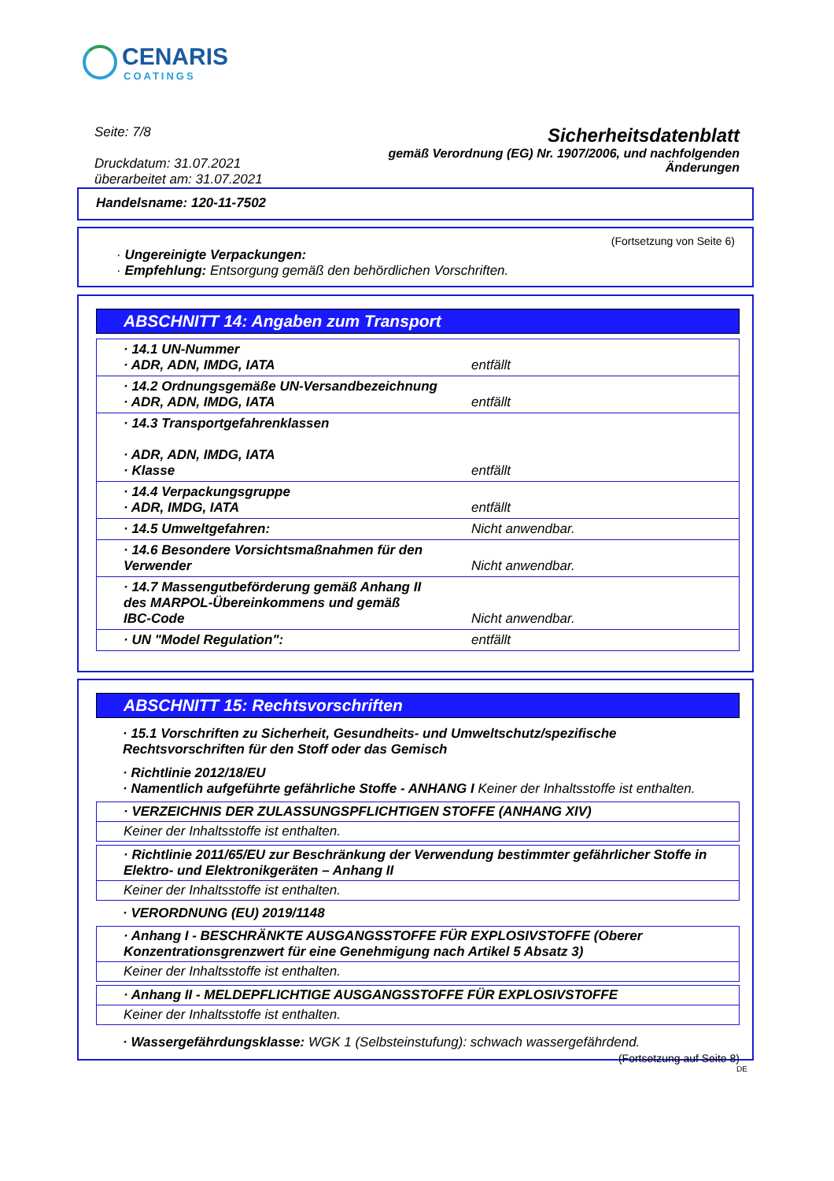CENARIS
COATINGS
Seite: 7/8
Druckdatum: 31.07.2021
überarbeitet am: 31.07.2021
Sicherheitsdatenblatt
gemäß Verordnung (EG) Nr. 1907/2006, und nachfolgenden
Änderungen
Handelsname: 120-11-7502
(Fortsetzung von Seite 6)
· Ungereinigte Verpackungen:
· Empfehlung: Entsorgung gemäß den behördlichen Vorschriften.
ABSCHNITT 14: Angaben zum Transport
| · 14.1 UN-Nummer · ADR, ADN, IMDG, IATA | entfällt |
| · 14.2 Ordnungsgemäße UN-Versandbezeichnung · ADR, ADN, IMDG, IATA | entfällt |
| · 14.3 Transportgefahrenklassen · ADR, ADN, IMDG, IATA · Klasse | entfällt |
| · 14.4 Verpackungsgruppe · ADR, IMDG, IATA | entfällt |
| · 14.5 Umweltgefahren: | Nicht anwendbar. |
| · 14.6 Besondere Vorsichtsmaßnahmen für den Verwender | Nicht anwendbar. |
| · 14.7 Massengutbeförderung gemäß Anhang II des MARPOL-Übereinkommens und gemäß IBC-Code | Nicht anwendbar. |
| · UN "Model Regulation": | entfällt |
ABSCHNITT 15: Rechtsvorschriften
· 15.1 Vorschriften zu Sicherheit, Gesundheits- und Umweltschutz/spezifische Rechtsvorschriften für den Stoff oder das Gemisch
· Richtlinie 2012/18/EU
· Namentlich aufgeführte gefährliche Stoffe - ANHANG I Keiner der Inhaltsstoffe ist enthalten.
· VERZEICHNIS DER ZULASSUNGSPFLICHTIGEN STOFFE (ANHANG XIV)
Keiner der Inhaltsstoffe ist enthalten.
· Richtlinie 2011/65/EU zur Beschränkung der Verwendung bestimmter gefährlicher Stoffe in Elektro- und Elektronikgeräten – Anhang II
Keiner der Inhaltsstoffe ist enthalten.
· VERORDNUNG (EU) 2019/1148
· Anhang I - BESCHRÄNKTE AUSGANGSSTOFFE FÜR EXPLOSIVSTOFFE (Oberer Konzentrationsgrenzwert für eine Genehmigung nach Artikel 5 Absatz 3)
Keiner der Inhaltsstoffe ist enthalten.
· Anhang II - MELDEPFLICHTIGE AUSGANGSSTOFFE FÜR EXPLOSIVSTOFFE
Keiner der Inhaltsstoffe ist enthalten.
· Wassergefährdungsklasse: WGK 1 (Selbsteinstufung): schwach wassergefährdend.
(Fortsetzung auf Seite 8)
DE